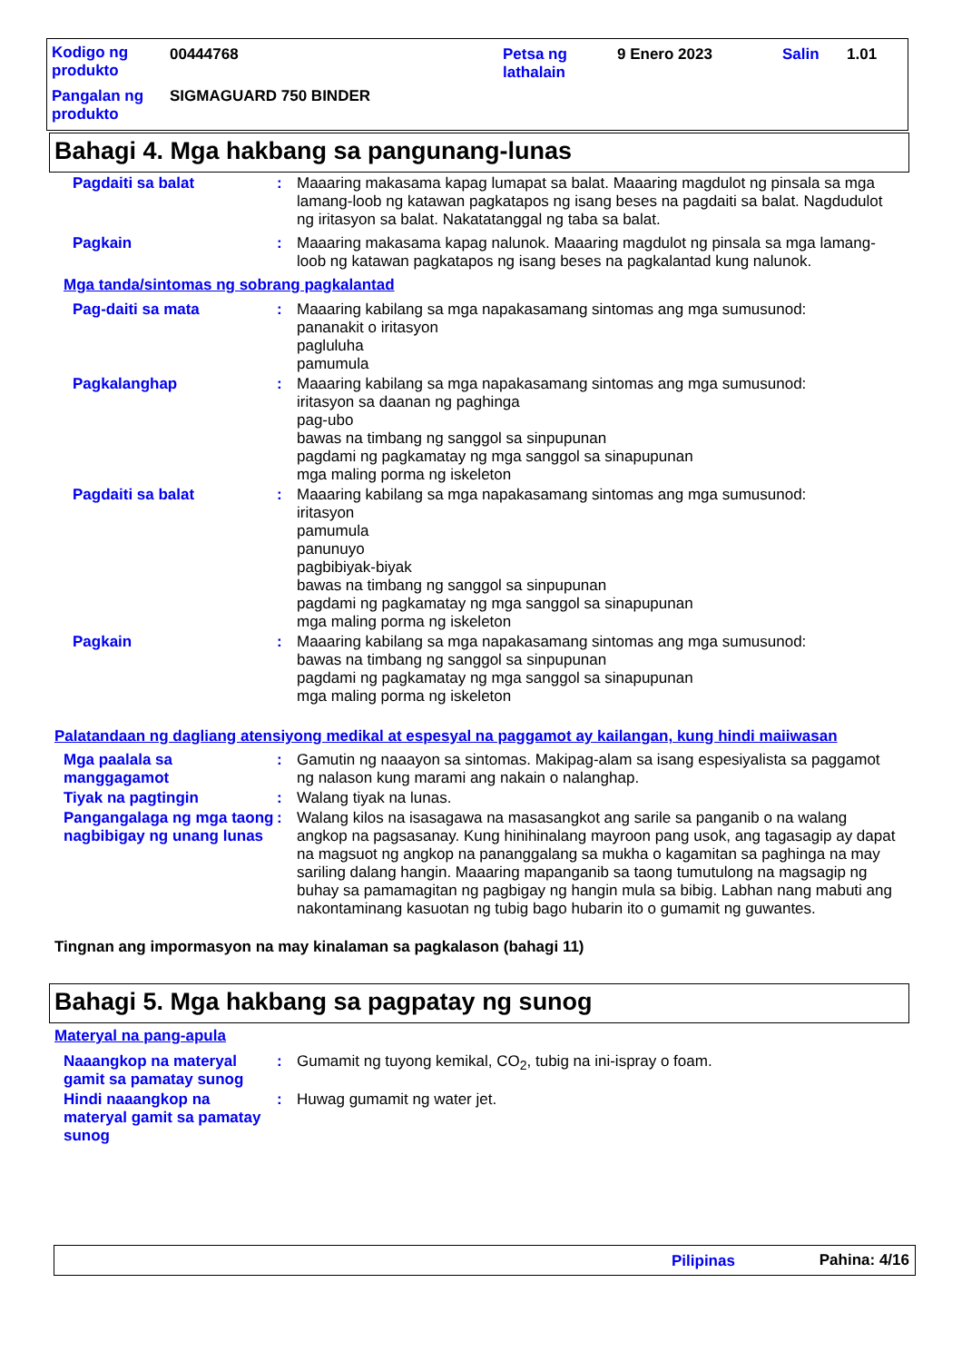Kodigo ng produkto
00444768
Petsa ng lathalain
9 Enero 2023 Salin 1.01
Pangalan ng produkto
SIGMAGUARD 750 BINDER
Bahagi 4. Mga hakbang sa pangunang-lunas
Pagdaiti sa balat : Maaaring makasama kapag lumapat sa balat. Maaaring magdulot ng pinsala sa mga lamang-loob ng katawan pagkatapos ng isang beses na pagdaiti sa balat. Nagdudulot ng iritasyon sa balat. Nakatatanggal ng taba sa balat.
Pagkain : Maaaring makasama kapag nalunok. Maaaring magdulot ng pinsala sa mga lamang-loob ng katawan pagkatapos ng isang beses na pagkalantad kung nalunok.
Mga tanda/sintomas ng sobrang pagkalantad
Pag-daiti sa mata : Maaaring kabilang sa mga napakasamang sintomas ang mga sumusunod:
pananakit o iritasyon
pagluluha
pamumula
Pagkalanghap : Maaaring kabilang sa mga napakasamang sintomas ang mga sumusunod:
iritasyon sa daanan ng paghinga
pag-ubo
bawas na timbang ng sanggol sa sinpupunan
pagdami ng pagkamatay ng mga sanggol sa sinapupunan
mga maling porma ng iskeleton
Pagdaiti sa balat : Maaaring kabilang sa mga napakasamang sintomas ang mga sumusunod:
iritasyon
pamumula
panunuyo
pagbibiyak-biyak
bawas na timbang ng sanggol sa sinpupunan
pagdami ng pagkamatay ng mga sanggol sa sinapupunan
mga maling porma ng iskeleton
Pagkain : Maaaring kabilang sa mga napakasamang sintomas ang mga sumusunod:
bawas na timbang ng sanggol sa sinpupunan
pagdami ng pagkamatay ng mga sanggol sa sinapupunan
mga maling porma ng iskeleton
Palatandaan ng dagliang atensiyong medikal at espesyal na paggamot ay kailangan, kung hindi maiiwasan
Mga paalala sa manggagamot
: Gamutin ng naaayon sa sintomas. Makipag-alam sa isang espesiyalista sa paggamot ng nalason kung marami ang nakain o nalanghap.
Tiyak na pagtingin : Walang tiyak na lunas.
Pangangalaga ng mga taong nagbibigay ng unang lunas
: Walang kilos na isasagawa na masasangkot ang sarile sa panganib o na walang angkop na pagsasanay. Kung hinihinalang mayroon pang usok, ang tagasagip ay dapat na magsuot ng angkop na pananggalang sa mukha o kagamitan sa paghinga na may sariling dalang hangin. Maaaring mapanganib sa taong tumutulong na magsagip ng buhay sa pamamagitan ng pagbigay ng hangin mula sa bibig. Labhan nang mabuti ang nakontaminang kasuotan ng tubig bago hubarin ito o gumamit ng guwantes.
Tingnan ang impormasyon na may kinalaman sa pagkalason (bahagi 11)
Bahagi 5. Mga hakbang sa pagpatay ng sunog
Materyal na pang-apula
Naaangkop na materyal gamit sa pamatay sunog
: Gumamit ng tuyong kemikal, CO<sub>2</sub>, tubig na ini-ispray o foam.
Hindi naaangkop na materyal gamit sa pamatay sunog
: Huwag gumamit ng water jet.
Pilipinas Pahina: 4/16